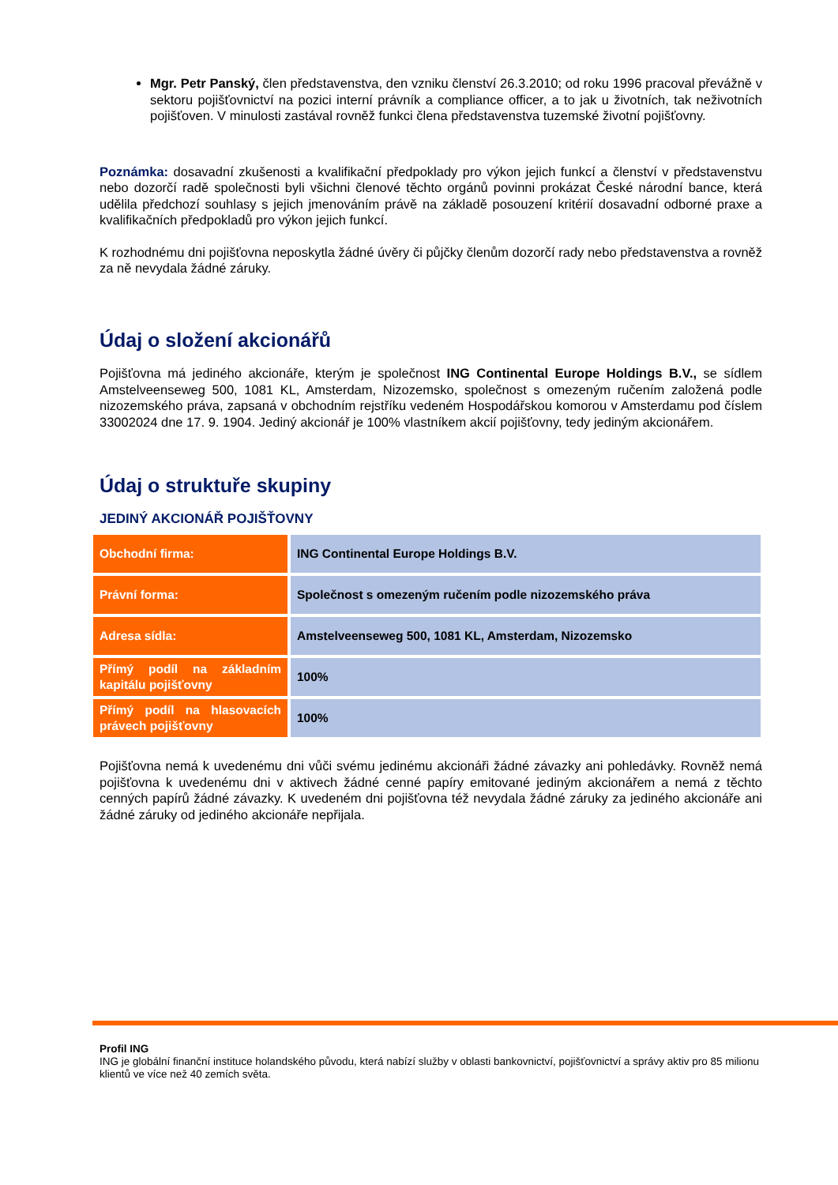Mgr. Petr Panský, člen představenstva, den vzniku členství 26.3.2010; od roku 1996 pracoval převážně v sektoru pojišťovnictví na pozici interní právník a compliance officer, a to jak u životních, tak neživotních pojišťoven. V minulosti zastával rovněž funkci člena představenstva tuzemské životní pojišťovny.
Poznámka: dosavadní zkušenosti a kvalifikační předpoklady pro výkon jejich funkcí a členství v představenstvu nebo dozorčí radě společnosti byli všichni členové těchto orgánů povinni prokázat České národní bance, která udělila předchozí souhlasy s jejich jmenováním právě na základě posouzení kritérií dosavadní odborné praxe a kvalifikačních předpokladů pro výkon jejich funkcí.
K rozhodnému dni pojišťovna neposkytla žádné úvěry či půjčky členům dozorčí rady nebo představenstva a rovněž za ně nevydala žádné záruky.
Údaj o složení akcionářů
Pojišťovna má jediného akcionáře, kterým je společnost ING Continental Europe Holdings B.V., se sídlem Amstelveenseweg 500, 1081 KL, Amsterdam, Nizozemsko, společnost s omezeným ručením založená podle nizozemského práva, zapsaná v obchodním rejstříku vedeném Hospodářskou komorou v Amsterdamu pod číslem 33002024 dne 17. 9. 1904. Jediný akcionář je 100% vlastníkem akcií pojišťovny, tedy jediným akcionářem.
Údaj o struktuře skupiny
JEDINÝ AKCIONÁŘ POJIŠŤOVNY
| Obchodní firma: | ING Continental Europe Holdings B.V. |
| Právní forma: | Společnost s omezeným ručením podle nizozemského práva |
| Adresa sídla: | Amstelveenseweg 500, 1081 KL, Amsterdam, Nizozemsko |
| Přímý podíl na základním kapitálu pojišťovny | 100% |
| Přímý podíl na hlasovacích právech pojišťovny | 100% |
Pojišťovna nemá k uvedenému dni vůči svému jedinému akcionáři žádné závazky ani pohledávky. Rovněž nemá pojišťovna k uvedenému dni v aktivech žádné cenné papíry emitované jediným akcionářem a nemá z těchto cenných papírů žádné závazky. K uvedeném dni pojišťovna též nevydala žádné záruky za jediného akcionáře ani žádné záruky od jediného akcionáře nepřijala.
Profil ING
ING je globální finanční instituce holandského původu, která nabízí služby v oblasti bankovnictví, pojišťovnictví a správy aktiv pro 85 milionu klientů ve více než 40 zemích světa.